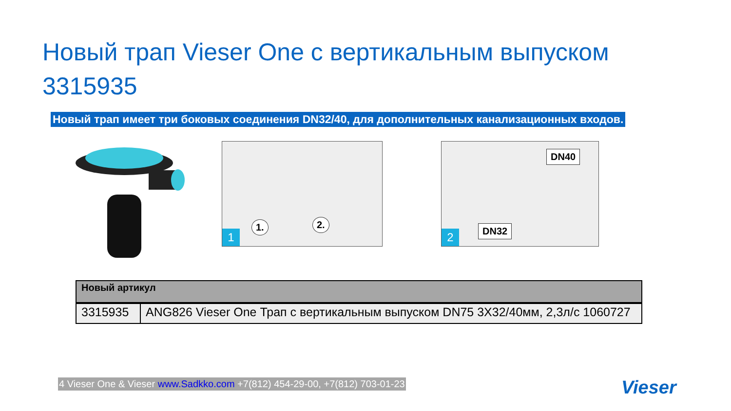Новый трап Vieser One с вертикальным выпуском 3315935
Новый трап имеет три боковых соединения DN32/40, для дополнительных канализационных входов.
1
1. 2.
2
DN40
DN32
| Новый артикул | |
| --- | --- |
| 3315935 | ANG826 Vieser One Трап с вертикальным выпуском DN75 3X32/40мм, 2,3л/с 1060727 |
4 Vieser One & Vieser www.Sadkko.com +7(812) 454-29-00, +7(812) 703-01-23
Vieser